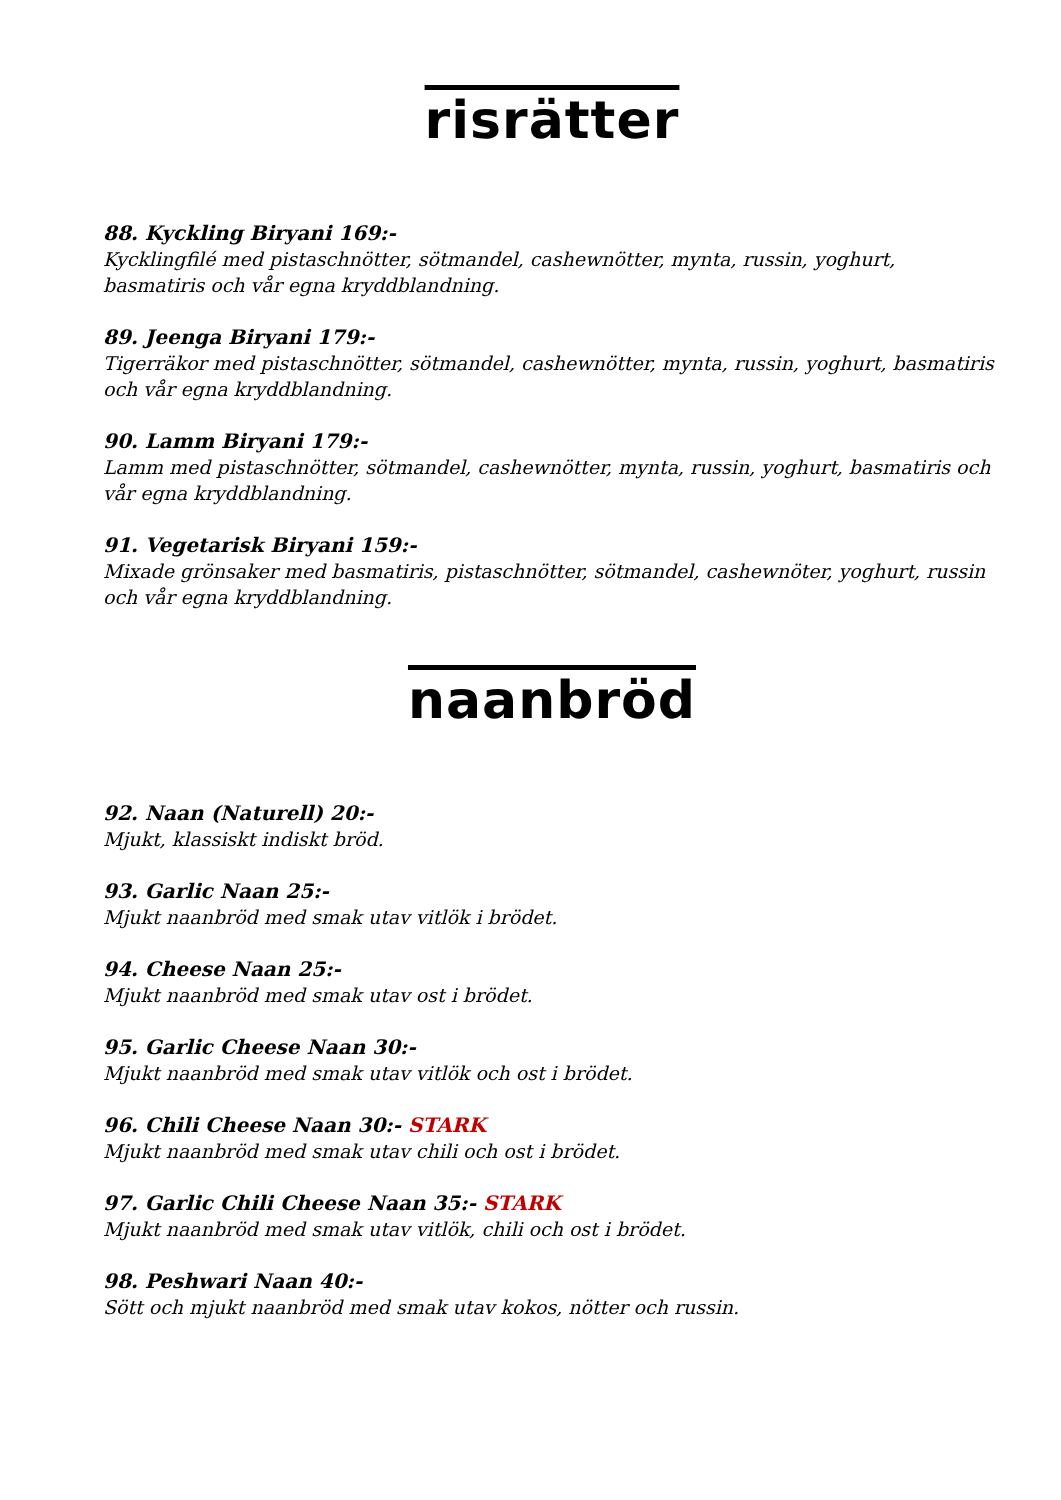risrätter
88. Kyckling Biryani 169:-
Kycklingfilé med pistaschnötter, sötmandel, cashewnötter, mynta, russin, yoghurt, basmatiris och vår egna kryddblandning.
89. Jeenga Biryani 179:-
Tigerräkor med pistaschnötter, sötmandel, cashewnötter, mynta, russin, yoghurt, basmatiris och vår egna kryddblandning.
90. Lamm Biryani 179:-
Lamm med pistaschnötter, sötmandel, cashewnötter, mynta, russin, yoghurt, basmatiris och vår egna kryddblandning.
91. Vegetarisk Biryani 159:-
Mixade grönsaker med basmatiris, pistaschnötter, sötmandel, cashewnöter, yoghurt, russin och vår egna kryddblandning.
naanbröd
92. Naan (Naturell) 20:-
Mjukt, klassiskt indiskt bröd.
93. Garlic Naan 25:-
Mjukt naanbröd med smak utav vitlök i brödet.
94. Cheese Naan 25:-
Mjukt naanbröd med smak utav ost i brödet.
95. Garlic Cheese Naan 30:-
Mjukt naanbröd med smak utav vitlök och ost i brödet.
96. Chili Cheese Naan 30:- STARK
Mjukt naanbröd med smak utav chili och ost i brödet.
97. Garlic Chili Cheese Naan 35:- STARK
Mjukt naanbröd med smak utav vitlök, chili och ost i brödet.
98. Peshwari Naan 40:-
Sött och mjukt naanbröd med smak utav kokos, nötter och russin.